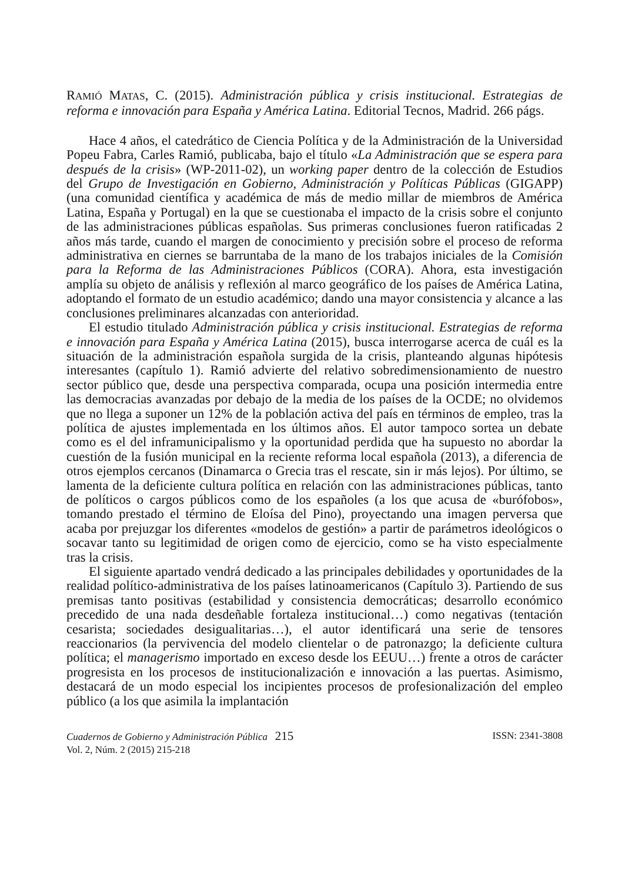RAMIÓ MATAS, C. (2015). Administración pública y crisis institucional. Estrategias de reforma e innovación para España y América Latina. Editorial Tecnos, Madrid. 266 págs.
Hace 4 años, el catedrático de Ciencia Política y de la Administración de la Universidad Popeu Fabra, Carles Ramió, publicaba, bajo el título «La Administración que se espera para después de la crisis» (WP-2011-02), un working paper dentro de la colección de Estudios del Grupo de Investigación en Gobierno, Administración y Políticas Públicas (GIGAPP) (una comunidad científica y académica de más de medio millar de miembros de América Latina, España y Portugal) en la que se cuestionaba el impacto de la crisis sobre el conjunto de las administraciones públicas españolas. Sus primeras conclusiones fueron ratificadas 2 años más tarde, cuando el margen de conocimiento y precisión sobre el proceso de reforma administrativa en ciernes se barruntaba de la mano de los trabajos iniciales de la Comisión para la Reforma de las Administraciones Públicos (CORA). Ahora, esta investigación amplía su objeto de análisis y reflexión al marco geográfico de los países de América Latina, adoptando el formato de un estudio académico; dando una mayor consistencia y alcance a las conclusiones preliminares alcanzadas con anterioridad.
El estudio titulado Administración pública y crisis institucional. Estrategias de reforma e innovación para España y América Latina (2015), busca interrogarse acerca de cuál es la situación de la administración española surgida de la crisis, planteando algunas hipótesis interesantes (capítulo 1). Ramió advierte del relativo sobredimensionamiento de nuestro sector público que, desde una perspectiva comparada, ocupa una posición intermedia entre las democracias avanzadas por debajo de la media de los países de la OCDE; no olvidemos que no llega a suponer un 12% de la población activa del país en términos de empleo, tras la política de ajustes implementada en los últimos años. El autor tampoco sortea un debate como es el del inframunicipalismo y la oportunidad perdida que ha supuesto no abordar la cuestión de la fusión municipal en la reciente reforma local española (2013), a diferencia de otros ejemplos cercanos (Dinamarca o Grecia tras el rescate, sin ir más lejos). Por último, se lamenta de la deficiente cultura política en relación con las administraciones públicas, tanto de políticos o cargos públicos como de los españoles (a los que acusa de «burófobos», tomando prestado el término de Eloísa del Pino), proyectando una imagen perversa que acaba por prejuzgar los diferentes «modelos de gestión» a partir de parámetros ideológicos o socavar tanto su legitimidad de origen como de ejercicio, como se ha visto especialmente tras la crisis.
El siguiente apartado vendrá dedicado a las principales debilidades y oportunidades de la realidad político-administrativa de los países latinoamericanos (Capítulo 3). Partiendo de sus premisas tanto positivas (estabilidad y consistencia democráticas; desarrollo económico precedido de una nada desdeñable fortaleza institucional…) como negativas (tentación cesarista; sociedades desigualitarias…), el autor identificará una serie de tensores reaccionarios (la pervivencia del modelo clientelar o de patronazgo; la deficiente cultura política; el managerismo importado en exceso desde los EEUU…) frente a otros de carácter progresista en los procesos de institucionalización e innovación a las puertas. Asimismo, destacará de un modo especial los incipientes procesos de profesionalización del empleo público (a los que asimila la implantación
Cuadernos de Gobierno y Administración Pública 215
Vol. 2, Núm. 2 (2015) 215-218
ISSN: 2341-3808